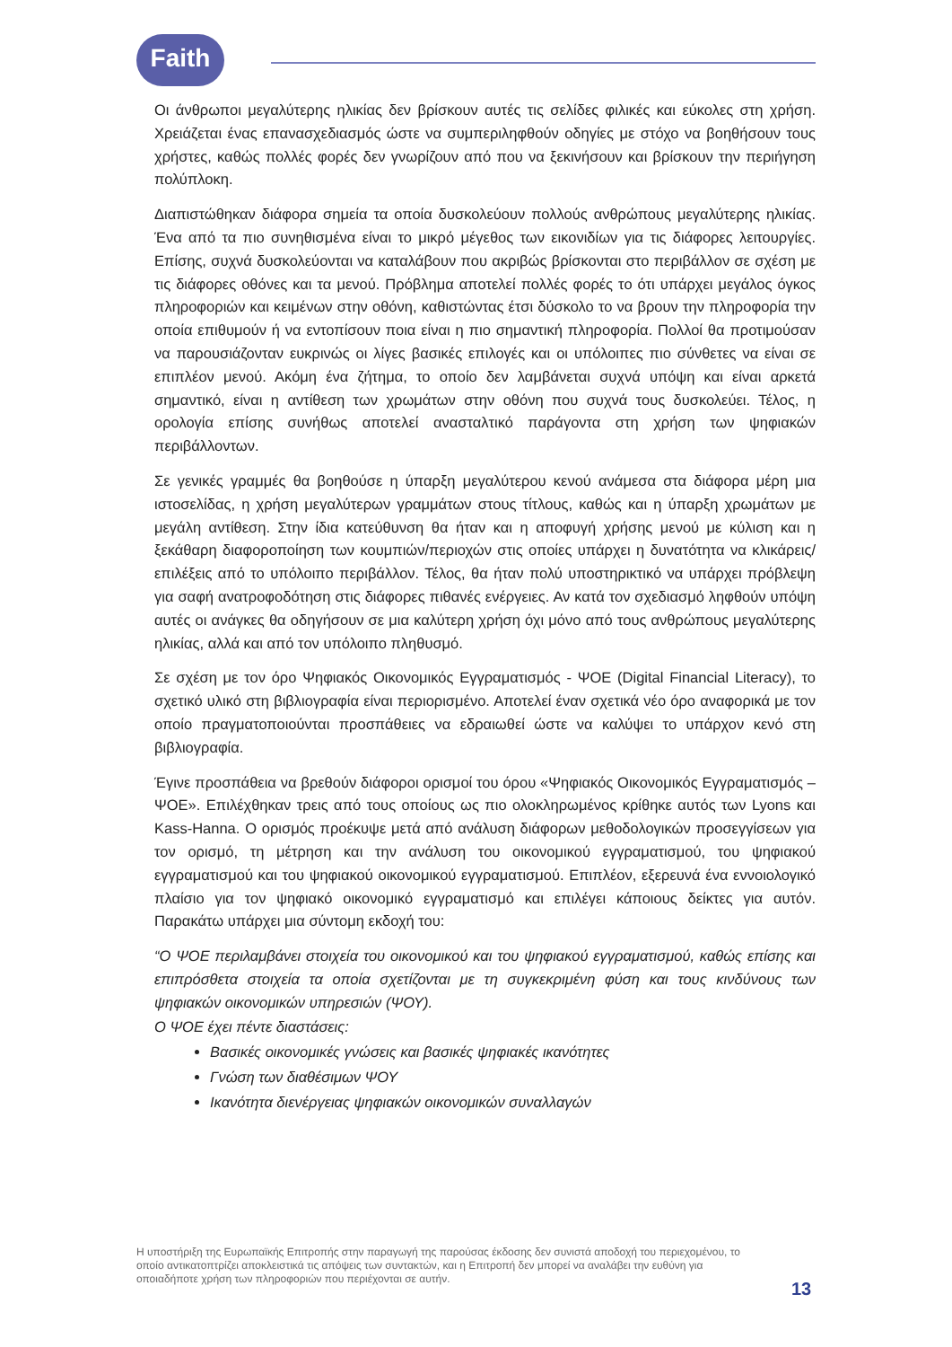Faith
Οι άνθρωποι μεγαλύτερης ηλικίας δεν βρίσκουν αυτές τις σελίδες φιλικές και εύκολες στη χρήση. Χρειάζεται ένας επανασχεδιασμός ώστε να συμπεριληφθούν οδηγίες με στόχο να βοηθήσουν τους χρήστες, καθώς πολλές φορές δεν γνωρίζουν από που να ξεκινήσουν και βρίσκουν την περιήγηση πολύπλοκη.
Διαπιστώθηκαν διάφορα σημεία τα οποία δυσκολεύουν πολλούς ανθρώπους μεγαλύτερης ηλικίας. Ένα από τα πιο συνηθισμένα είναι το μικρό μέγεθος των εικονιδίων για τις διάφορες λειτουργίες. Επίσης, συχνά δυσκολεύονται να καταλάβουν που ακριβώς βρίσκονται στο περιβάλλον σε σχέση με τις διάφορες οθόνες και τα μενού. Πρόβλημα αποτελεί πολλές φορές το ότι υπάρχει μεγάλος όγκος πληροφοριών και κειμένων στην οθόνη, καθιστώντας έτσι δύσκολο το να βρουν την πληροφορία την οποία επιθυμούν ή να εντοπίσουν ποια είναι η πιο σημαντική πληροφορία. Πολλοί θα προτιμούσαν να παρουσιάζονταν ευκρινώς οι λίγες βασικές επιλογές και οι υπόλοιπες πιο σύνθετες να είναι σε επιπλέον μενού. Ακόμη ένα ζήτημα, το οποίο δεν λαμβάνεται συχνά υπόψη και είναι αρκετά σημαντικό, είναι η αντίθεση των χρωμάτων στην οθόνη που συχνά τους δυσκολεύει. Τέλος, η ορολογία επίσης συνήθως αποτελεί ανασταλτικό παράγοντα στη χρήση των ψηφιακών περιβάλλοντων.
Σε γενικές γραμμές θα βοηθούσε η ύπαρξη μεγαλύτερου κενού ανάμεσα στα διάφορα μέρη μια ιστοσελίδας, η χρήση μεγαλύτερων γραμμάτων στους τίτλους, καθώς και η ύπαρξη χρωμάτων με μεγάλη αντίθεση. Στην ίδια κατεύθυνση θα ήταν και η αποφυγή χρήσης μενού με κύλιση και η ξεκάθαρη διαφοροποίηση των κουμπιών/περιοχών στις οποίες υπάρχει η δυνατότητα να κλικάρεις/επιλέξεις από το υπόλοιπο περιβάλλον. Τέλος, θα ήταν πολύ υποστηρικτικό να υπάρχει πρόβλεψη για σαφή ανατροφοδότηση στις διάφορες πιθανές ενέργειες. Αν κατά τον σχεδιασμό ληφθούν υπόψη αυτές οι ανάγκες θα οδηγήσουν σε μια καλύτερη χρήση όχι μόνο από τους ανθρώπους μεγαλύτερης ηλικίας, αλλά και από τον υπόλοιπο πληθυσμό.
Σε σχέση με τον όρο Ψηφιακός Οικονομικός Εγγραματισμός - ΨΟΕ (Digital Financial Literacy), το σχετικό υλικό στη βιβλιογραφία είναι περιορισμένο. Αποτελεί έναν σχετικά νέο όρο αναφορικά με τον οποίο πραγματοποιούνται προσπάθειες να εδραιωθεί ώστε να καλύψει το υπάρχον κενό στη βιβλιογραφία.
Έγινε προσπάθεια να βρεθούν διάφοροι ορισμοί του όρου «Ψηφιακός Οικονομικός Εγγραματισμός – ΨΟΕ». Επιλέχθηκαν τρεις από τους οποίους ως πιο ολοκληρωμένος κρίθηκε αυτός των Lyons και Kass-Hanna. Ο ορισμός προέκυψε μετά από ανάλυση διάφορων μεθοδολογικών προσεγγίσεων για τον ορισμό, τη μέτρηση και την ανάλυση του οικονομικού εγγραματισμού, του ψηφιακού εγγραματισμού και του ψηφιακού οικονομικού εγγραματισμού. Επιπλέον, εξερευνά ένα εννοιολογικό πλαίσιο για τον ψηφιακό οικονομικό εγγραματισμό και επιλέγει κάποιους δείκτες για αυτόν. Παρακάτω υπάρχει μια σύντομη εκδοχή του:
“Ο ΨΟΕ περιλαμβάνει στοιχεία του οικονομικού και του ψηφιακού εγγραματισμού, καθώς επίσης και επιπρόσθετα στοιχεία τα οποία σχετίζονται με τη συγκεκριμένη φύση και τους κινδύνους των ψηφιακών οικονομικών υπηρεσιών (ΨΟΥ).
Ο ΨΟΕ έχει πέντε διαστάσεις:
Βασικές οικονομικές γνώσεις και βασικές ψηφιακές ικανότητες
Γνώση των διαθέσιμων ΨΟΥ
Ικανότητα διενέργειας ψηφιακών οικονομικών συναλλαγών
Η υποστήριξη της Ευρωπαϊκής Επιτροπής στην παραγωγή της παρούσας έκδοσης δεν συνιστά αποδοχή του περιεχομένου, το οποίο αντικατοπτρίζει αποκλειστικά τις απόψεις των συντακτών, και η Επιτροπή δεν μπορεί να αναλάβει την ευθύνη για οποιαδήποτε χρήση των πληροφοριών που περιέχονται σε αυτήν.
13